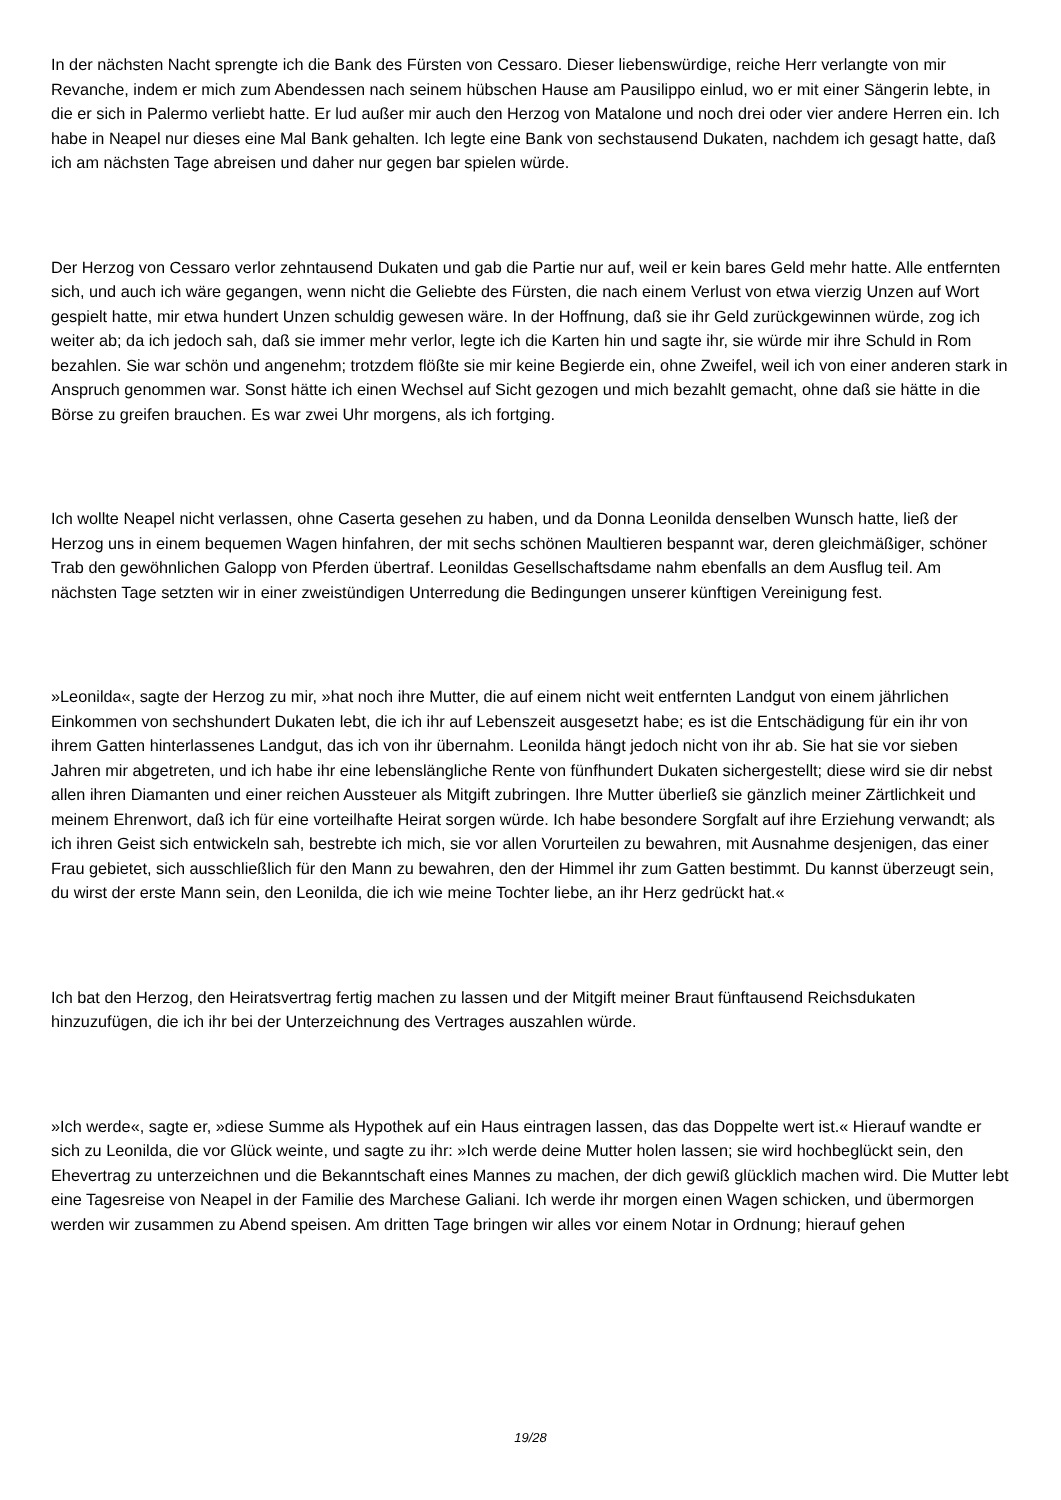In der nächsten Nacht sprengte ich die Bank des Fürsten von Cessaro. Dieser liebenswürdige, reiche Herr verlangte von mir Revanche, indem er mich zum Abendessen nach seinem hübschen Hause am Pausilippo einlud, wo er mit einer Sängerin lebte, in die er sich in Palermo verliebt hatte. Er lud außer mir auch den Herzog von Matalone und noch drei oder vier andere Herren ein. Ich habe in Neapel nur dieses eine Mal Bank gehalten. Ich legte eine Bank von sechstausend Dukaten, nachdem ich gesagt hatte, daß ich am nächsten Tage abreisen und daher nur gegen bar spielen würde.
Der Herzog von Cessaro verlor zehntausend Dukaten und gab die Partie nur auf, weil er kein bares Geld mehr hatte. Alle entfernten sich, und auch ich wäre gegangen, wenn nicht die Geliebte des Fürsten, die nach einem Verlust von etwa vierzig Unzen auf Wort gespielt hatte, mir etwa hundert Unzen schuldig gewesen wäre. In der Hoffnung, daß sie ihr Geld zurückgewinnen würde, zog ich weiter ab; da ich jedoch sah, daß sie immer mehr verlor, legte ich die Karten hin und sagte ihr, sie würde mir ihre Schuld in Rom bezahlen. Sie war schön und angenehm; trotzdem flößte sie mir keine Begierde ein, ohne Zweifel, weil ich von einer anderen stark in Anspruch genommen war. Sonst hätte ich einen Wechsel auf Sicht gezogen und mich bezahlt gemacht, ohne daß sie hätte in die Börse zu greifen brauchen. Es war zwei Uhr morgens, als ich fortging.
Ich wollte Neapel nicht verlassen, ohne Caserta gesehen zu haben, und da Donna Leonilda denselben Wunsch hatte, ließ der Herzog uns in einem bequemen Wagen hinfahren, der mit sechs schönen Maultieren bespannt war, deren gleichmäßiger, schöner Trab den gewöhnlichen Galopp von Pferden übertraf. Leonildas Gesellschaftsdame nahm ebenfalls an dem Ausflug teil. Am nächsten Tage setzten wir in einer zweistündigen Unterredung die Bedingungen unserer künftigen Vereinigung fest.
»Leonilda«, sagte der Herzog zu mir, »hat noch ihre Mutter, die auf einem nicht weit entfernten Landgut von einem jährlichen Einkommen von sechshundert Dukaten lebt, die ich ihr auf Lebenszeit ausgesetzt habe; es ist die Entschädigung für ein ihr von ihrem Gatten hinterlassenes Landgut, das ich von ihr übernahm. Leonilda hängt jedoch nicht von ihr ab. Sie hat sie vor sieben Jahren mir abgetreten, und ich habe ihr eine lebenslängliche Rente von fünfhundert Dukaten sichergestellt; diese wird sie dir nebst allen ihren Diamanten und einer reichen Aussteuer als Mitgift zubringen. Ihre Mutter überließ sie gänzlich meiner Zärtlichkeit und meinem Ehrenwort, daß ich für eine vorteilhafte Heirat sorgen würde. Ich habe besondere Sorgfalt auf ihre Erziehung verwandt; als ich ihren Geist sich entwickeln sah, bestrebte ich mich, sie vor allen Vorurteilen zu bewahren, mit Ausnahme desjenigen, das einer Frau gebietet, sich ausschließlich für den Mann zu bewahren, den der Himmel ihr zum Gatten bestimmt. Du kannst überzeugt sein, du wirst der erste Mann sein, den Leonilda, die ich wie meine Tochter liebe, an ihr Herz gedrückt hat.«
Ich bat den Herzog, den Heiratsvertrag fertig machen zu lassen und der Mitgift meiner Braut fünftausend Reichsdukaten hinzuzufügen, die ich ihr bei der Unterzeichnung des Vertrages auszahlen würde.
»Ich werde«, sagte er, »diese Summe als Hypothek auf ein Haus eintragen lassen, das das Doppelte wert ist.« Hierauf wandte er sich zu Leonilda, die vor Glück weinte, und sagte zu ihr: »Ich werde deine Mutter holen lassen; sie wird hochbeglückt sein, den Ehevertrag zu unterzeichnen und die Bekanntschaft eines Mannes zu machen, der dich gewiß glücklich machen wird. Die Mutter lebt eine Tagesreise von Neapel in der Familie des Marchese Galiani. Ich werde ihr morgen einen Wagen schicken, und übermorgen werden wir zusammen zu Abend speisen. Am dritten Tage bringen wir alles vor einem Notar in Ordnung; hierauf gehen
19/28